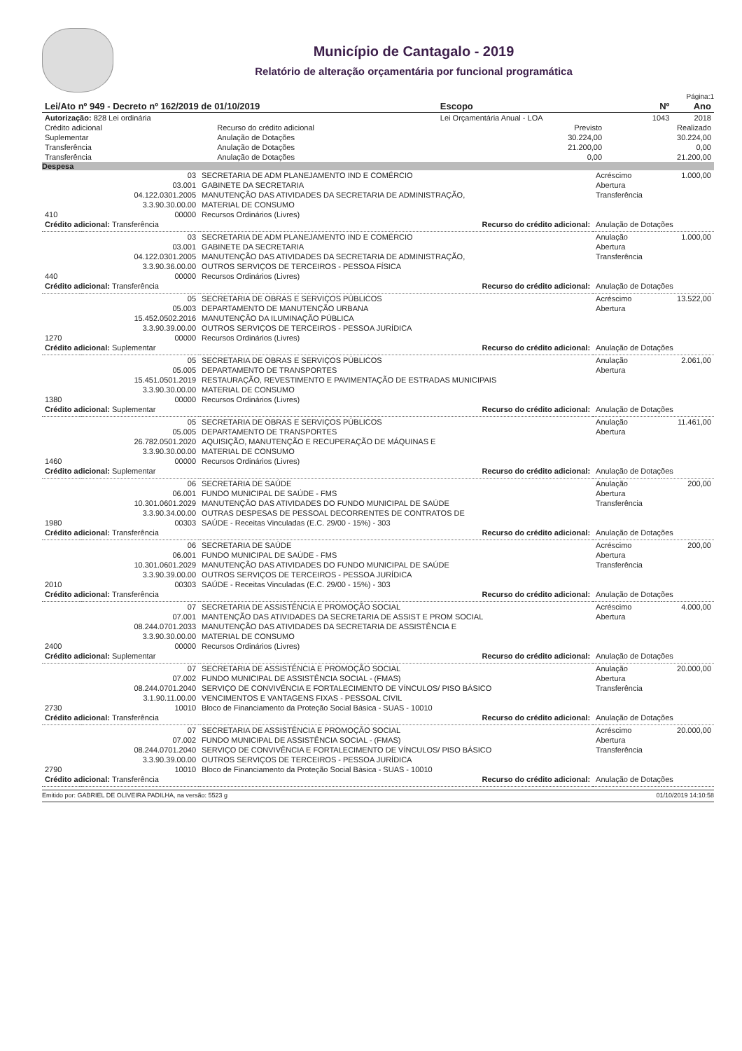Município de Cantagalo - 2019
Relatório de alteração orçamentária por funcional programática
Página:1
| Lei/Ato nº 949 - Decreto nº 162/2019 de 01/10/2019 | Escopo | Nº | Ano |
| --- | --- | --- | --- |
| Autorização: 828 Lei ordinária | Lei Orçamentária Anual - LOA | 1043 | 2018 |
| Crédito adicional | Recurso do crédito adicional | Previsto | Realizado |
| Suplementar | Anulação de Dotações | 30.224,00 | 30.224,00 |
| Transferência | Anulação de Dotações | 21.200,00 | 0,00 |
| Transferência | Anulação de Dotações | 0,00 | 21.200,00 |
Despesa
| | 03 | SECRETARIA DE ADM PLANEJAMENTO IND E COMÉRCIO | Acréscimo | 1.000,00 |
| | 03.001 | GABINETE DA SECRETARIA | Abertura | |
| | 04.122.0301.2005 | MANUTENÇÃO DAS ATIVIDADES DA SECRETARIA DE ADMINISTRAÇÃO, | Transferência | |
| | 3.3.90.30.00.00 | MATERIAL DE CONSUMO | | |
| 410 | 00000 | Recursos Ordinários (Livres) | | |
| Crédito adicional: Transferência | | Recurso do crédito adicional: | Anulação de Dotações | |
| | 03 | SECRETARIA DE ADM PLANEJAMENTO IND E COMÉRCIO | Anulação | 1.000,00 |
| | 03.001 | GABINETE DA SECRETARIA | Abertura | |
| | 04.122.0301.2005 | MANUTENÇÃO DAS ATIVIDADES DA SECRETARIA DE ADMINISTRAÇÃO, | Transferência | |
| | 3.3.90.36.00.00 | OUTROS SERVIÇOS DE TERCEIROS - PESSOA FÍSICA | | |
| 440 | 00000 | Recursos Ordinários (Livres) | | |
| Crédito adicional: Transferência | | Recurso do crédito adicional: | Anulação de Dotações | |
| | 05 | SECRETARIA DE OBRAS E SERVIÇOS PÚBLICOS | Acréscimo | 13.522,00 |
| | 05.003 | DEPARTAMENTO DE MANUTENÇÃO URBANA | Abertura | |
| | 15.452.0502.2016 | MANUTENÇÃO DA ILUMINAÇÃO PÚBLICA | | |
| | 3.3.90.39.00.00 | OUTROS SERVIÇOS DE TERCEIROS - PESSOA JURÍDICA | | |
| 1270 | 00000 | Recursos Ordinários (Livres) | | |
| Crédito adicional: Suplementar | | Recurso do crédito adicional: | Anulação de Dotações | |
| | 05 | SECRETARIA DE OBRAS E SERVIÇOS PÚBLICOS | Anulação | 2.061,00 |
| | 05.005 | DEPARTAMENTO DE TRANSPORTES | Abertura | |
| | 15.451.0501.2019 | RESTAURAÇÃO, REVESTIMENTO E PAVIMENTAÇÃO DE ESTRADAS MUNICIPAIS | | |
| | 3.3.90.30.00.00 | MATERIAL DE CONSUMO | | |
| 1380 | 00000 | Recursos Ordinários (Livres) | | |
| Crédito adicional: Suplementar | | Recurso do crédito adicional: | Anulação de Dotações | |
| | 05 | SECRETARIA DE OBRAS E SERVIÇOS PÚBLICOS | Anulação | 11.461,00 |
| | 05.005 | DEPARTAMENTO DE TRANSPORTES | Abertura | |
| | 26.782.0501.2020 | AQUISIÇÃO, MANUTENÇÃO E RECUPERAÇÃO DE MÁQUINAS E | | |
| | 3.3.90.30.00.00 | MATERIAL DE CONSUMO | | |
| 1460 | 00000 | Recursos Ordinários (Livres) | | |
| Crédito adicional: Suplementar | | Recurso do crédito adicional: | Anulação de Dotações | |
| | 06 | SECRETARIA DE SAÚDE | Anulação | 200,00 |
| | 06.001 | FUNDO MUNICIPAL DE SAÚDE - FMS | Abertura | |
| | 10.301.0601.2029 | MANUTENÇÃO DAS ATIVIDADES DO FUNDO MUNICIPAL DE SAÚDE | Transferência | |
| | 3.3.90.34.00.00 | OUTRAS DESPESAS DE PESSOAL DECORRENTES DE CONTRATOS DE | | |
| 1980 | 00303 | SAÚDE - Receitas Vinculadas (E.C. 29/00 - 15%) - 303 | | |
| Crédito adicional: Transferência | | Recurso do crédito adicional: | Anulação de Dotações | |
| | 06 | SECRETARIA DE SAÚDE | Acréscimo | 200,00 |
| | 06.001 | FUNDO MUNICIPAL DE SAÚDE - FMS | Abertura | |
| | 10.301.0601.2029 | MANUTENÇÃO DAS ATIVIDADES DO FUNDO MUNICIPAL DE SAÚDE | Transferência | |
| | 3.3.90.39.00.00 | OUTROS SERVIÇOS DE TERCEIROS - PESSOA JURÍDICA | | |
| 2010 | 00303 | SAÚDE - Receitas Vinculadas (E.C. 29/00 - 15%) - 303 | | |
| Crédito adicional: Transferência | | Recurso do crédito adicional: | Anulação de Dotações | |
| | 07 | SECRETARIA DE ASSISTÊNCIA E PROMOÇÃO SOCIAL | Acréscimo | 4.000,00 |
| | 07.001 | MANTENÇÃO DAS ATIVIDADES DA SECRETARIA DE ASSIST E PROM SOCIAL | Abertura | |
| | 08.244.0701.2033 | MANUTENÇÃO DAS ATIVIDADES DA SECRETARIA DE ASSISTÊNCIA E | | |
| | 3.3.90.30.00.00 | MATERIAL DE CONSUMO | | |
| 2400 | 00000 | Recursos Ordinários (Livres) | | |
| Crédito adicional: Suplementar | | Recurso do crédito adicional: | Anulação de Dotações | |
| | 07 | SECRETARIA DE ASSISTÊNCIA E PROMOÇÃO SOCIAL | Anulação | 20.000,00 |
| | 07.002 | FUNDO MUNICIPAL DE ASSISTÊNCIA SOCIAL - (FMAS) | Abertura | |
| | 08.244.0701.2040 | SERVIÇO DE CONVIVÊNCIA E FORTALECIMENTO DE VÍNCULOS/ PISO BÁSICO | Transferência | |
| | 3.1.90.11.00.00 | VENCIMENTOS E VANTAGENS FIXAS - PESSOAL CIVIL | | |
| 2730 | 10010 | Bloco de Financiamento da Proteção Social Básica - SUAS - 10010 | | |
| Crédito adicional: Transferência | | Recurso do crédito adicional: | Anulação de Dotações | |
| | 07 | SECRETARIA DE ASSISTÊNCIA E PROMOÇÃO SOCIAL | Acréscimo | 20.000,00 |
| | 07.002 | FUNDO MUNICIPAL DE ASSISTÊNCIA SOCIAL - (FMAS) | Abertura | |
| | 08.244.0701.2040 | SERVIÇO DE CONVIVÊNCIA E FORTALECIMENTO DE VÍNCULOS/ PISO BÁSICO | Transferência | |
| | 3.3.90.39.00.00 | OUTROS SERVIÇOS DE TERCEIROS - PESSOA JURÍDICA | | |
| 2790 | 10010 | Bloco de Financiamento da Proteção Social Básica - SUAS - 10010 | | |
| Crédito adicional: Transferência | | Recurso do crédito adicional: | Anulação de Dotações | |
Emitido por: GABRIEL DE OLIVEIRA PADILHA, na versão: 5523 g 01/10/2019 14:10:58